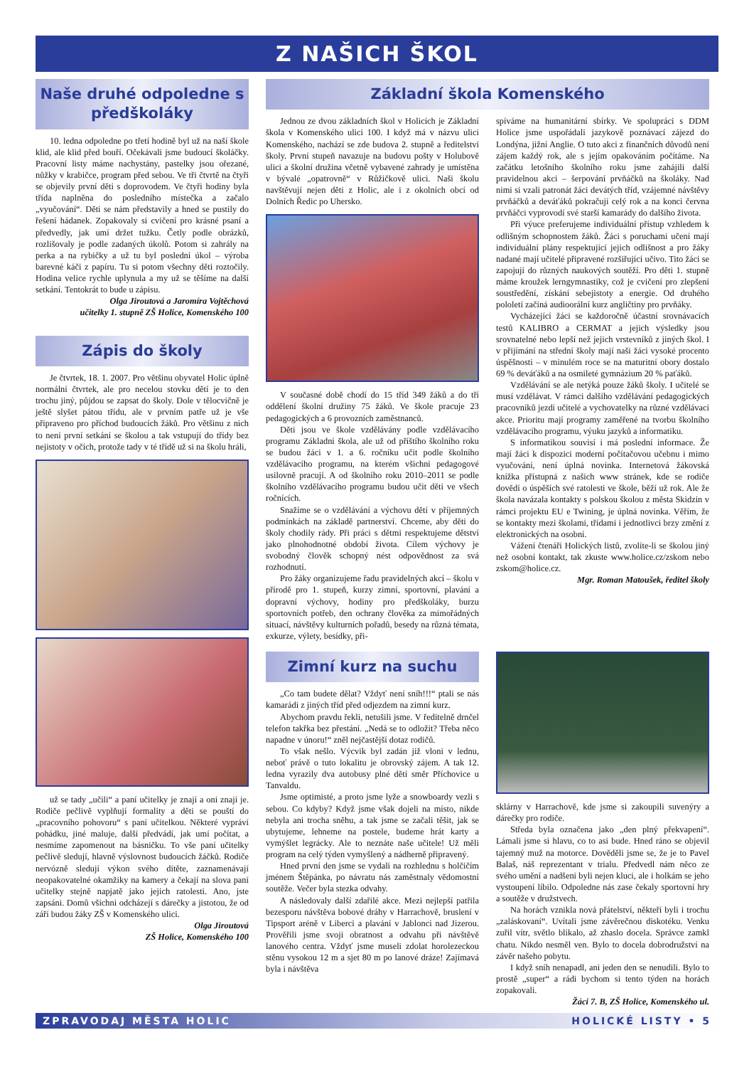Z NAŠICH ŠKOL
Naše druhé odpoledne s předškoláky
10. ledna odpoledne po třetí hodině byl už na naší škole klid, ale klid před bouří. Očekávali jsme budoucí školáčky. Pracovní listy máme nachystány, pastelky jsou ořezané, nůžky v krabičce, program před sebou. Ve tři čtvrtě na čtyři se objevily první děti s doprovodem. Ve čtyři hodiny byla třída naplněna do posledního místečka a začalo „vyučování“. Děti se nám představily a hned se pustily do řešení hádanek. Zopakovaly si cvičení pro krásné psaní a předvedly, jak umí držet tužku. Četly podle obrázků, rozlišovaly je podle zadaných úkolů. Potom si zahrály na perka a na rybičky a už tu byl poslední úkol – výroba barevné káči z papíru. Tu si potom všechny děti roztočily. Hodina velice rychle uplynula a my už se těšíme na další setkání. Tentokrát to bude u zápisu.
Olga Jiroutová a Jaromíra Vojtěchová
učitelky 1. stupně ZŠ Holice, Komenského 100
Zápis do školy
Je čtvrtek, 18. 1. 2007. Pro většinu obyvatel Holic úplně normální čtvrtek, ale pro necelou stovku dětí je to den trochu jiný, půjdou se zapsat do školy. Dole v tělocvičně je ještě slyšet pátou třídu, ale v prvním patře už je vše připraveno pro příchod budoucích žáků. Pro většinu z nich to není první setkání se školou a tak vstupují do třídy bez nejistoty v očích, protože tady v té třídě už si na školu hráli,
už se tady „učili“ a paní učitelky je znají a oni znají je. Rodiče pečlivě vyplňují formality a děti se pouští do „pracovního pohovoru“ s paní učitelkou. Některé vypráví pohádku, jiné maluje, další předvádí, jak umí počítat, a nesmíme zapomenout na básničku. To vše paní učitelky pečlivě sledují, hlavně výslovnost budoucích žáčků. Rodiče nervózně sledují výkon svého dítěte, zaznamenávají neopakovatelné okamžiky na kamery a čekají na slova paní učitelky stejně napjatě jako jejich ratolesti. Ano, jste zapsáni. Domů všichni odcházejí s dárečky a jistotou, že od září budou žáky ZŠ v Komenského ulici.
Olga Jiroutová
ZŠ Holice, Komenského 100
Základní škola Komenského
Jednou ze dvou základních škol v Holicích je Základní škola v Komenského ulici 100. I když má v názvu ulici Komenského, nachází se zde budova 2. stupně a ředitelství školy. První stupeň navazuje na budovu pošty v Holubově ulici a školní družina včetně vybavené zahrady je umístěna v bývalé „opatrovně“ v Růžičkově ulici. Naši školu navštěvují nejen děti z Holic, ale i z okolních obcí od Dolních Ředic po Uhersko.
V současné době chodí do 15 tříd 349 žáků a do tří oddělení školní družiny 75 žáků. Ve škole pracuje 23 pedagogických a 6 provozních zaměstnanců.
Děti jsou ve škole vzdělávány podle vzdělávacího programu Základní škola, ale už od příštího školního roku se budou žáci v 1. a 6. ročníku učit podle školního vzdělávacího programu, na kterém všichni pedagogové usilovně pracují. A od školního roku 2010–2011 se podle školního vzdělávacího programu budou učit děti ve všech ročnících.
Snažíme se o vzdělávání a výchovu dětí v příjemných podmínkách na základě partnerství. Chceme, aby děti do školy chodily rády. Při práci s dětmi respektujeme dětství jako plnohodnotné období života. Cílem výchovy je svobodný člověk schopný nést odpovědnost za svá rozhodnutí.
Pro žáky organizujeme řadu pravidelných akcí – školu v přírodě pro 1. stupeň, kurzy zimní, sportovní, plavání a dopravní výchovy, hodiny pro předškoláky, burzu sportovních potřeb, den ochrany člověka za mimořádných situací, návštěvy kulturních pořadů, besedy na různá témata, exkurze, výlety, besídky, při-
spíváme na humanitární sbírky. Ve spolupráci s DDM Holice jsme uspořádali jazykově poznávací zájezd do Londýna, jižní Anglie. O tuto akci z finančních důvodů není zájem každý rok, ale s jejím opakováním počítáme. Na začátku letošního školního roku jsme zahájili další pravidelnou akci – šerpování prvňáčků na školáky. Nad nimi si vzali patronát žáci devátých tříd, vzájemné návštěvy prvňáčků a deváťáků pokračují celý rok a na konci června prvňáčci vyprovodí své starší kamarády do dalšího života.
Při výuce preferujeme individuální přístup vzhledem k odlišným schopnostem žáků. Žáci s poruchami učení mají individuální plány respektující jejich odlišnost a pro žáky nadané mají učitelé připravené rozšiřující učivo. Tito žáci se zapojují do různých naukových soutěží. Pro děti 1. stupně máme kroužek lerngymnastiky, což je cvičení pro zlepšení soustředění, získání sebejistoty a energie. Od druhého pololetí začíná audioorální kurz angličtiny pro prvňáky.
Vycházející žáci se každoročně účastní srovnávacích testů KALIBRO a CERMAT a jejich výsledky jsou srovnatelné nebo lepší než jejich vrstevníků z jiných škol. I v přijímání na střední školy mají naši žáci vysoké procento úspěšnosti – v minulém roce se na maturitní obory dostalo 69 % deváťáků a na osmileté gymnázium 20 % paťáků.
Vzdělávání se ale netýká pouze žáků školy. I učitelé se musí vzdělávat. V rámci dalšího vzdělávání pedagogických pracovníků jezdí učitelé a vychovatelky na různé vzdělávací akce. Prioritu mají programy zaměřené na tvorbu školního vzdělávacího programu, výuku jazyků a informatiku.
S informatikou souvisí i má poslední informace. Že mají žáci k dispozici moderní počítačovou učebnu i mimo vyučování, není úplná novinka. Internetová žákovská knížka přístupná z našich www stránek, kde se rodiče dovědí o úspěších své ratolesti ve škole, běží už rok. Ale že škola navázala kontakty s polskou školou z města Skidzin v rámci projektu EU e Twining, je úplná novinka. Věřím, že se kontakty mezi školami, třídami i jednotlivci brzy změní z elektronických na osobní.
Vážení čtenáři Holických listů, zvolíte-li se školou jiný než osobní kontakt, tak zkuste www.holice.cz/zskom nebo zskom@holice.cz.
Mgr. Roman Matoušek, ředitel školy
Zimní kurz na suchu
„Co tam budete dělat? Vždyť není sníh!!!“ ptali se nás kamarádi z jiných tříd před odjezdem na zimní kurz.
Abychom pravdu řekli, netušili jsme. V ředitelně drnčel telefon takřka bez přestání. „Nedá se to odložit? Třeba něco napadne v únoru!“ zněl nejčastější dotaz rodičů.
To však nešlo. Výcvik byl zadán již vloni v lednu, neboť právě o tuto lokalitu je obrovský zájem. A tak 12. ledna vyrazily dva autobusy plné dětí směr Příchovice u Tanvaldu.
Jsme optimisté, a proto jsme lyže a snowboardy vezli s sebou. Co kdyby? Když jsme však dojeli na místo, nikde nebyla ani trocha sněhu, a tak jsme se začali těšit, jak se ubytujeme, lehneme na postele, budeme hrát karty a vymýšlet legrácky. Ale to neznáte naše učitele! Už měli program na celý týden vymyšlený a nádherně připravený.
Hned první den jsme se vydali na rozhlednu s holčičím jménem Štěpánka, po návratu nás zaměstnaly vědomostní soutěže. Večer byla stezka odvahy.
A následovaly další zdařilé akce. Mezi nejlepší patřila bezesporu návštěva bobové dráhy v Harrachově, bruslení v Tipsport aréně v Liberci a plavání v Jablonci nad Jizerou. Prověřili jsme svoji obratnost a odvahu při návštěvě lanového centra. Vždyť jsme museli zdolat horolezeckou stěnu vysokou 12 m a sjet 80 m po lanové dráze! Zajímavá byla i návštěva
sklárny v Harrachově, kde jsme si zakoupili suvenýry a dárečky pro rodiče.
Středa byla označena jako „den plný překvapení“. Lámali jsme si hlavu, co to asi bude. Hned ráno se objevil tajemný muž na motorce. Dověděli jsme se, že je to Pavel Balaš, náš reprezentant v trialu. Předvedl nám něco ze svého umění a nadšeni byli nejen kluci, ale i holkám se jeho vystoupení líbilo. Odpoledne nás zase čekaly sportovní hry a soutěže v družstvech.
Na horách vznikla nová přátelství, někteří byli i trochu „zaláskovaní“. Uvítali jsme závěrečnou diskotéku. Venku zuřil vítr, světlo blikalo, až zhaslo docela. Správce zamkl chatu. Nikdo nesměl ven. Bylo to docela dobrodružství na závěr našeho pobytu.
I když sníh nenapadl, ani jeden den se nenudili. Bylo to prostě „super“ a rádi bychom si tento týden na horách zopakovali.
Žáci 7. B, ZŠ Holice, Komenského ul.
ZPRAVODAJ MĚSTA HOLIC HOLICKÉ LISTY • 5